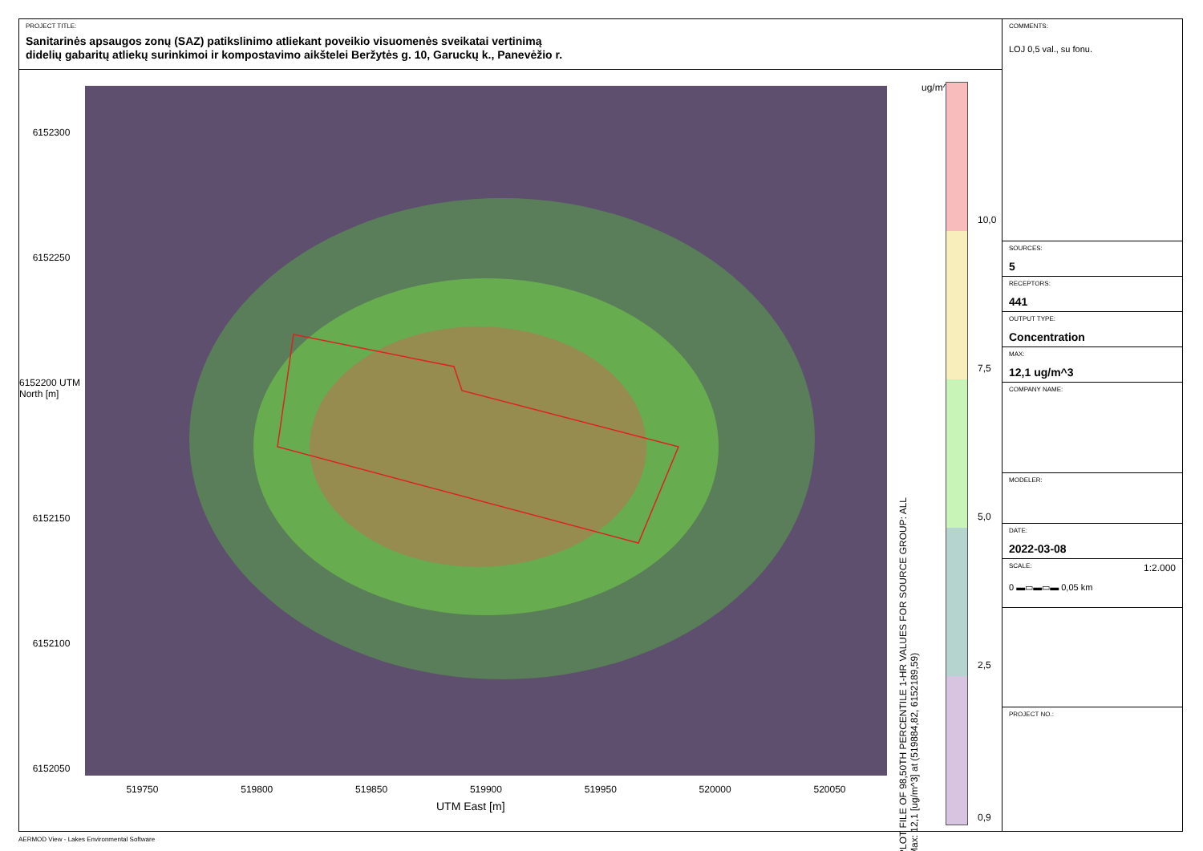PROJECT TITLE:
Sanitarinės apsaugos zonų (SAZ) patikslinimo atliekant poveikio visuomenės sveikatai vertinimą
didelių gabaritų atliekų surinkimoi ir kompostavimo aikštelei Beržytės g. 10, Garuckų k., Panevėžio r.
6152300
6152250
6152200 UTM North [m]
6152150
6152100
6152050
519750 519800 519850 519900 519950 520000 520050
UTM East [m]
PLOT FILE OF 98,50TH PERCENTILE 1-HR VALUES FOR SOURCE GROUP: ALL
Max: 12,1 [ug/m^3] at (519884,82, 6152189,59)
ug/m^3
10,0
7,5
5,0
2,5
0,9
COMMENTS:
LOJ 0,5 val., su fonu.
SOURCES:
5
RECEPTORS:
441
OUTPUT TYPE:
Concentration
MAX:
12,1 ug/m^3
COMPANY NAME:
MODELER:
DATE:
2022-03-08
SCALE: 1:2.000
0 ▬▭▬▭▬ 0,05 km
PROJECT NO.:
AERMOD View - Lakes Environmental Software